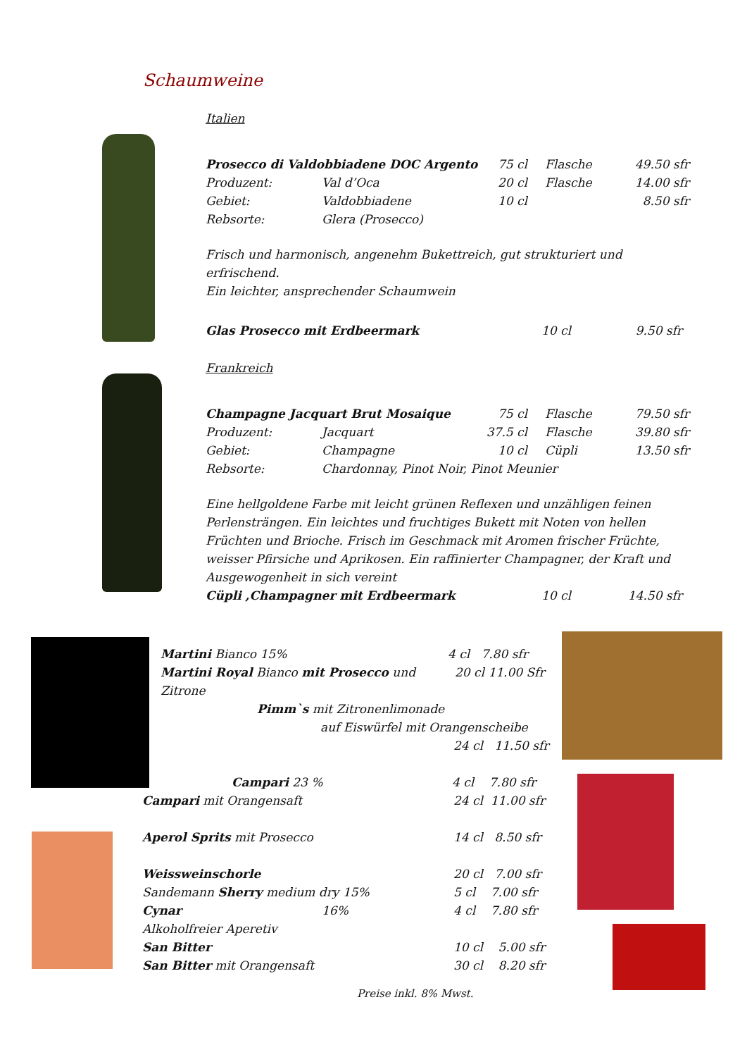Schaumweine
Italien
Prosecco di Valdobbiadene DOC Argento 75 cl Flasche 49.50 sfr
Produzent: Val d’Oca 20 cl Flasche 14.00 sfr
Gebiet: Valdobbiadene 10 cl 8.50 sfr
Rebsorte: Glera (Prosecco)
Frisch und harmonisch, angenehm Bukettreich, gut strukturiert und erfrischend.
Ein leichter, ansprechender Schaumwein
Glas Prosecco mit Erdbeermark 10 cl 9.50 sfr
Frankreich
Champagne Jacquart Brut Mosaique 75 cl Flasche 79.50 sfr
Produzent: Jacquart 37.5 cl Flasche 39.80 sfr
Gebiet: Champagne 10 cl Cüpli 13.50 sfr
Rebsorte: Chardonnay, Pinot Noir, Pinot Meunier
Eine hellgoldene Farbe mit leicht grünen Reflexen und unzähligen feinen Perlensträngen. Ein leichtes und fruchtiges Bukett mit Noten von hellen Früchten und Brioche. Frisch im Geschmack mit Aromen frischer Früchte, weisser Pfirsiche und Aprikosen. Ein raffinierter Champagner, der Kraft und Ausgewogenheit in sich vereint
Cüpli ,Champagner mit Erdbeermark 10 cl 14.50 sfr
Martini Bianco 15% 4 cl 7.80 sfr
Martini Royal Bianco mit Prosecco und Zitrone 20 cl 11.00 Sfr
Pimm`s mit Zitronenlimonade
auf Eiswürfel mit Orangenscheibe
24 cl 11.50 sfr
Campari 23 % 4 cl 7.80 sfr
Campari mit Orangensaft 24 cl 11.00 sfr
Aperol Sprits mit Prosecco 14 cl 8.50 sfr
Weissweinschorle 20 cl 7.00 sfr
Sandemann Sherry medium dry 15% 5 cl 7.00 sfr
Cynar 16% 4 cl 7.80 sfr
Alkoholfreier Aperetiv
San Bitter 10 cl 5.00 sfr
San Bitter mit Orangensaft 30 cl 8.20 sfr
Preise inkl. 8% Mwst.